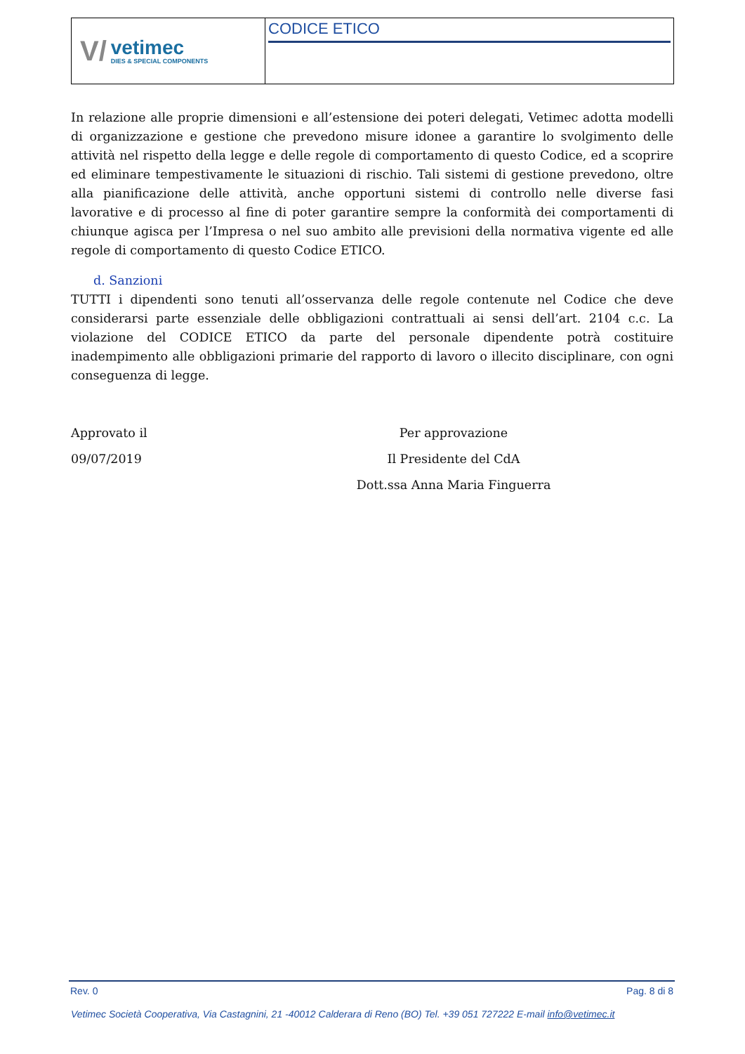V/
vetimec
DIES & SPECIAL COMPONENTS
CODICE ETICO
In relazione alle proprie dimensioni e all’estensione dei poteri delegati, Vetimec adotta modelli di organizzazione e gestione che prevedono misure idonee a garantire lo svolgimento delle attività nel rispetto della legge e delle regole di comportamento di questo Codice, ed a scoprire ed eliminare tempestivamente le situazioni di rischio. Tali sistemi di gestione prevedono, oltre alla pianificazione delle attività, anche opportuni sistemi di controllo nelle diverse fasi lavorative e di processo al fine di poter garantire sempre la conformità dei comportamenti di chiunque agisca per l’Impresa o nel suo ambito alle previsioni della normativa vigente ed alle regole di comportamento di questo Codice ETICO.
d. Sanzioni
TUTTI i dipendenti sono tenuti all’osservanza delle regole contenute nel Codice che deve considerarsi parte essenziale delle obbligazioni contrattuali ai sensi dell’art. 2104 c.c. La violazione del CODICE ETICO da parte del personale dipendente potrà costituire inadempimento alle obbligazioni primarie del rapporto di lavoro o illecito disciplinare, con ogni conseguenza di legge.
Approvato il
09/07/2019
Per approvazione
Il Presidente del CdA
Dott.ssa Anna Maria Finguerra
Rev. 0 Pag. 8 di 8
Vetimec Società Cooperativa, Via Castagnini, 21 -40012 Calderara di Reno (BO) Tel. +39 051 727222 E-mail info@vetimec.it